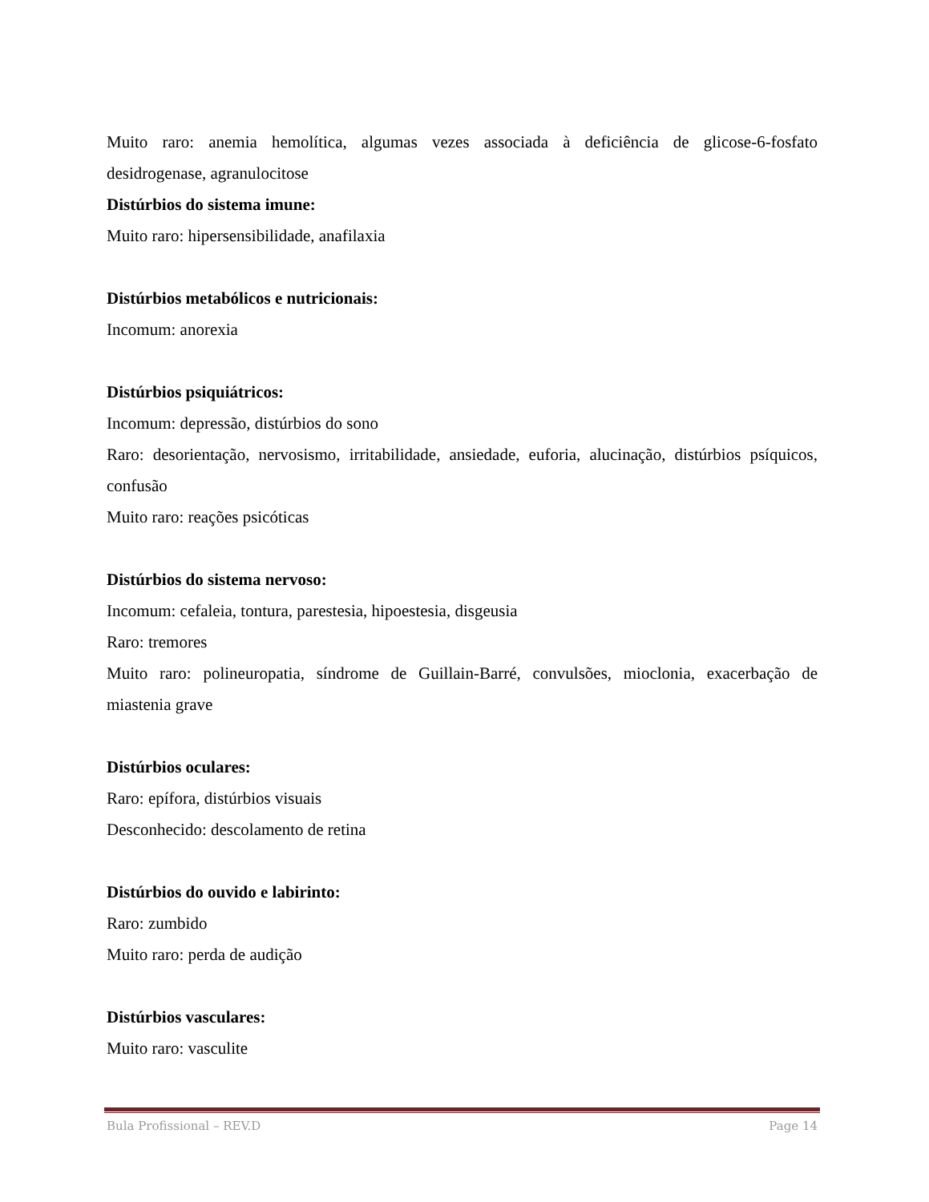Muito raro: anemia hemolítica, algumas vezes associada à deficiência de glicose-6-fosfato desidrogenase, agranulocitose
Distúrbios do sistema imune:
Muito raro: hipersensibilidade, anafilaxia
Distúrbios metabólicos e nutricionais:
Incomum: anorexia
Distúrbios psiquiátricos:
Incomum: depressão, distúrbios do sono
Raro: desorientação, nervosismo, irritabilidade, ansiedade, euforia, alucinação, distúrbios psíquicos, confusão
Muito raro: reações psicóticas
Distúrbios do sistema nervoso:
Incomum: cefaleia, tontura, parestesia, hipoestesia, disgeusia
Raro: tremores
Muito raro: polineuropatia, síndrome de Guillain-Barré, convulsões, mioclonia, exacerbação de miastenia grave
Distúrbios oculares:
Raro: epífora, distúrbios visuais
Desconhecido: descolamento de retina
Distúrbios do ouvido e labirinto:
Raro: zumbido
Muito raro: perda de audição
Distúrbios vasculares:
Muito raro: vasculite
Bula Profissional – REV.D Page 14